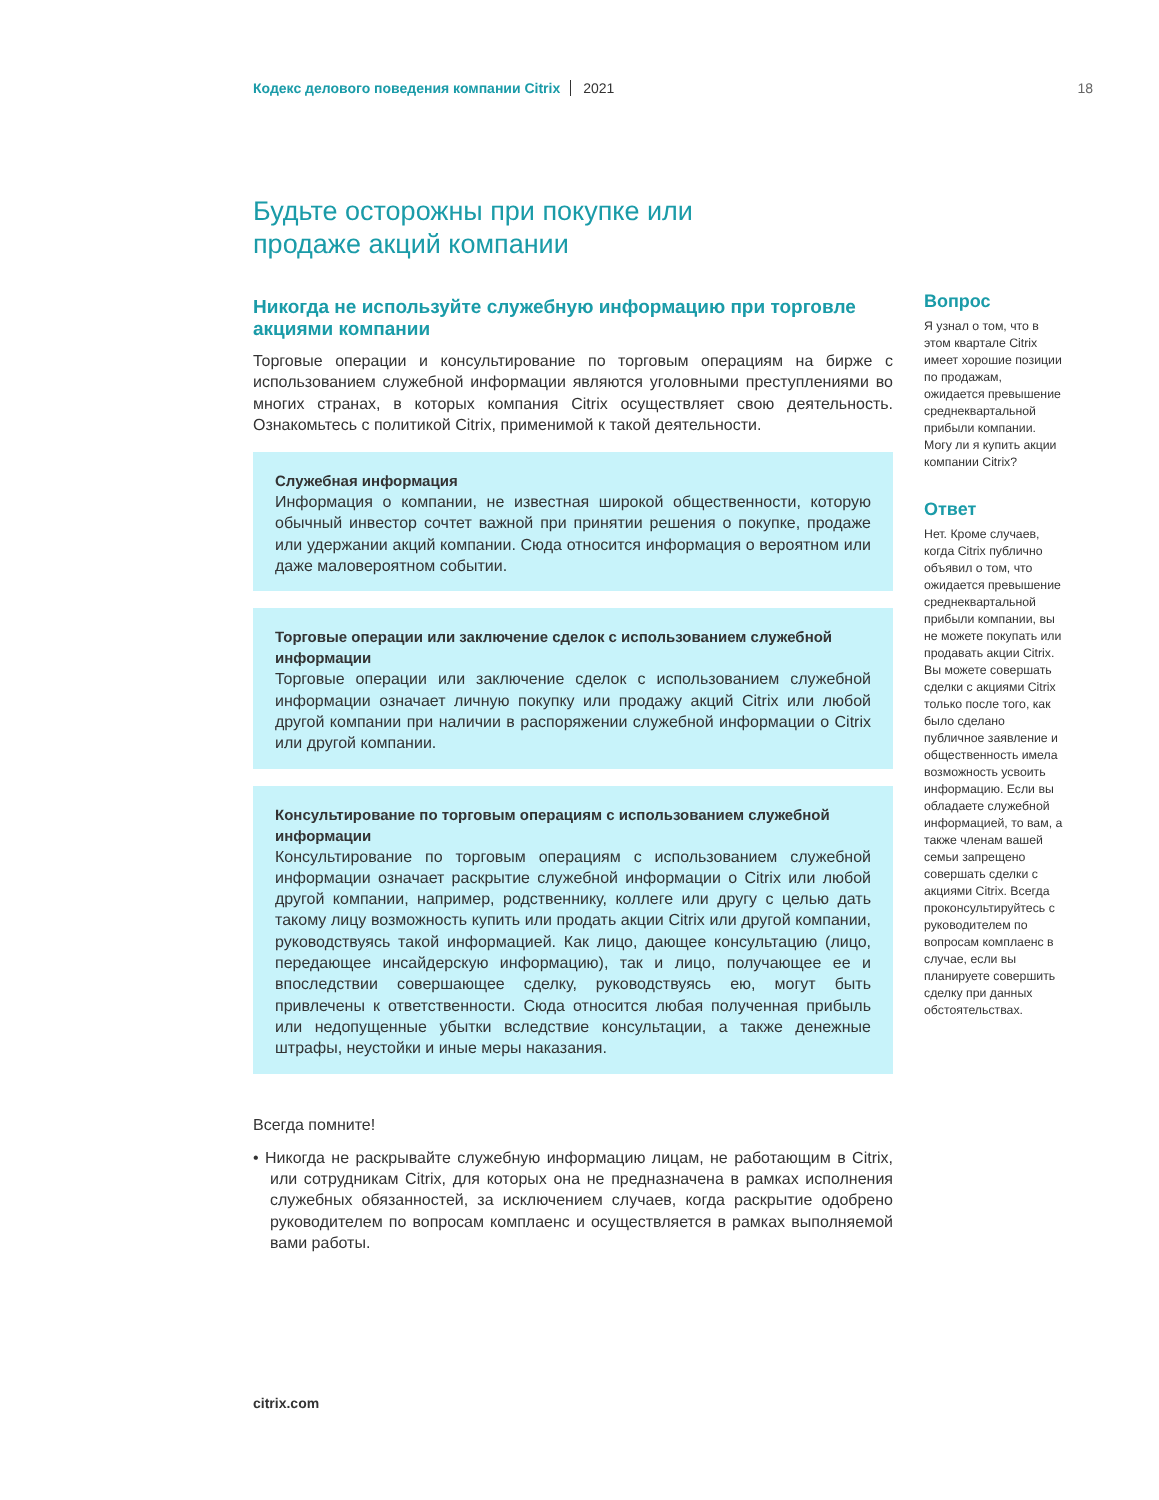Кодекс делового поведения компании Citrix 2021 18
Будьте осторожны при покупке или
продаже акций компании
Никогда не используйте служебную информацию при торговле акциями компании
Торговые операции и консультирование по торговым операциям на бирже с использованием служебной информации являются уголовными преступлениями во многих странах, в которых компания Citrix осуществляет свою деятельность. Ознакомьтесь с политикой Citrix, применимой к такой деятельности.
Служебная информация
Информация о компании, не известная широкой общественности, которую обычный инвестор сочтет важной при принятии решения о покупке, продаже или удержании акций компании. Сюда относится информация о вероятном или даже маловероятном событии.
Торговые операции или заключение сделок с использованием служебной информации
Торговые операции или заключение сделок с использованием служебной информации означает личную покупку или продажу акций Citrix или любой другой компании при наличии в распоряжении служебной информации о Citrix или другой компании.
Консультирование по торговым операциям с использованием служебной информации
Консультирование по торговым операциям с использованием служебной информации означает раскрытие служебной информации о Citrix или любой другой компании, например, родственнику, коллеге или другу с целью дать такому лицу возможность купить или продать акции Citrix или другой компании, руководствуясь такой информацией. Как лицо, дающее консультацию (лицо, передающее инсайдерскую информацию), так и лицо, получающее ее и впоследствии совершающее сделку, руководствуясь ею, могут быть привлечены к ответственности. Сюда относится любая полученная прибыль или недопущенные убытки вследствие консультации, а также денежные штрафы, неустойки и иные меры наказания.
Всегда помните!
• Никогда не раскрывайте служебную информацию лицам, не работающим в Citrix, или сотрудникам Citrix, для которых она не предназначена в рамках исполнения служебных обязанностей, за исключением случаев, когда раскрытие одобрено руководителем по вопросам комплаенс и осуществляется в рамках выполняемой вами работы.
Вопрос
Я узнал о том, что в этом квартале Citrix имеет хорошие позиции по продажам, ожидается превышение среднеквартальной прибыли компании. Могу ли я купить акции компании Citrix?
Ответ
Нет. Кроме случаев, когда Citrix публично объявил о том, что ожидается превышение среднеквартальной прибыли компании, вы не можете покупать или продавать акции Citrix. Вы можете совершать сделки с акциями Citrix только после того, как было сделано публичное заявление и общественность имела возможность усвоить информацию. Если вы обладаете служебной информацией, то вам, а также членам вашей семьи запрещено совершать сделки с акциями Citrix. Всегда проконсультируйтесь с руководителем по вопросам комплаенс в случае, если вы планируете совершить сделку при данных обстоятельствах.
citrix.com